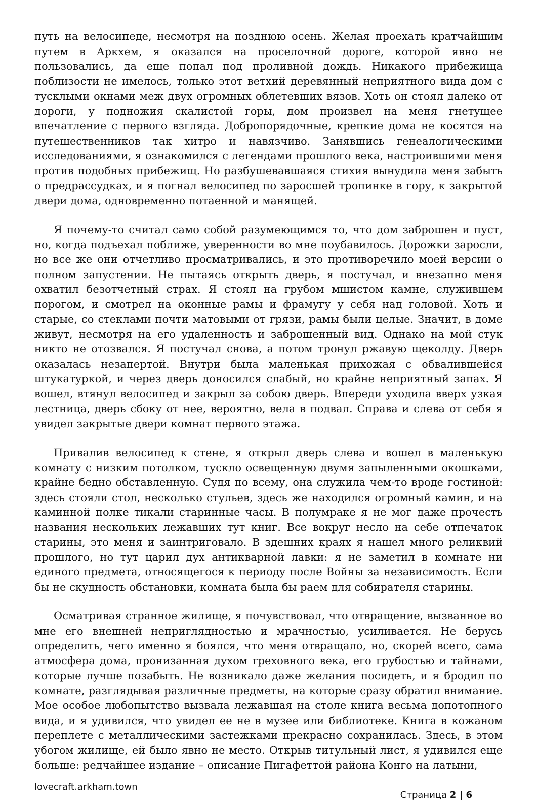путь на велосипеде, несмотря на позднюю осень. Желая проехать кратчайшим путем в Аркхем, я оказался на проселочной дороге, которой явно не пользовались, да еще попал под проливной дождь. Никакого прибежища поблизости не имелось, только этот ветхий деревянный неприятного вида дом с тусклыми окнами меж двух огромных облетевших вязов. Хоть он стоял далеко от дороги, у подножия скалистой горы, дом произвел на меня гнетущее впечатление с первого взгляда. Добропорядочные, крепкие дома не косятся на путешественников так хитро и навязчиво. Занявшись генеалогическими исследованиями, я ознакомился с легендами прошлого века, настроившими меня против подобных прибежищ. Но разбушевавшаяся стихия вынудила меня забыть о предрассудках, и я погнал велосипед по заросшей тропинке в гору, к закрытой двери дома, одновременно потаенной и манящей.
Я почему-то считал само собой разумеющимся то, что дом заброшен и пуст, но, когда подъехал поближе, уверенности во мне поубавилось. Дорожки заросли, но все же они отчетливо просматривались, и это противоречило моей версии о полном запустении. Не пытаясь открыть дверь, я постучал, и внезапно меня охватил безотчетный страх. Я стоял на грубом мшистом камне, служившем порогом, и смотрел на оконные рамы и фрамугу у себя над головой. Хоть и старые, со стеклами почти матовыми от грязи, рамы были целые. Значит, в доме живут, несмотря на его удаленность и заброшенный вид. Однако на мой стук никто не отозвался. Я постучал снова, а потом тронул ржавую щеколду. Дверь оказалась незапертой. Внутри была маленькая прихожая с обвалившейся штукатуркой, и через дверь доносился слабый, но крайне неприятный запах. Я вошел, втянул велосипед и закрыл за собою дверь. Впереди уходила вверх узкая лестница, дверь сбоку от нее, вероятно, вела в подвал. Справа и слева от себя я увидел закрытые двери комнат первого этажа.
Привалив велосипед к стене, я открыл дверь слева и вошел в маленькую комнату с низким потолком, тускло освещенную двумя запыленными окошками, крайне бедно обставленную. Судя по всему, она служила чем-то вроде гостиной: здесь стояли стол, несколько стульев, здесь же находился огромный камин, и на каминной полке тикали старинные часы. В полумраке я не мог даже прочесть названия нескольких лежавших тут книг. Все вокруг несло на себе отпечаток старины, это меня и заинтриговало. В здешних краях я нашел много реликвий прошлого, но тут царил дух антикварной лавки: я не заметил в комнате ни единого предмета, относящегося к периоду после Войны за независимость. Если бы не скудность обстановки, комната была бы раем для собирателя старины.
Осматривая странное жилище, я почувствовал, что отвращение, вызванное во мне его внешней неприглядностью и мрачностью, усиливается. Не берусь определить, чего именно я боялся, что меня отвращало, но, скорей всего, сама атмосфера дома, пронизанная духом греховного века, его грубостью и тайнами, которые лучше позабыть. Не возникало даже желания посидеть, и я бродил по комнате, разглядывая различные предметы, на которые сразу обратил внимание. Мое особое любопытство вызвала лежавшая на столе книга весьма допотопного вида, и я удивился, что увидел ее не в музее или библиотеке. Книга в кожаном переплете с металлическими застежками прекрасно сохранилась. Здесь, в этом убогом жилище, ей было явно не место. Открыв титульный лист, я удивился еще больше: редчайшее издание – описание Пигафеттой района Конго на латыни,
lovecraft.arkham.town Страница 2 | 6